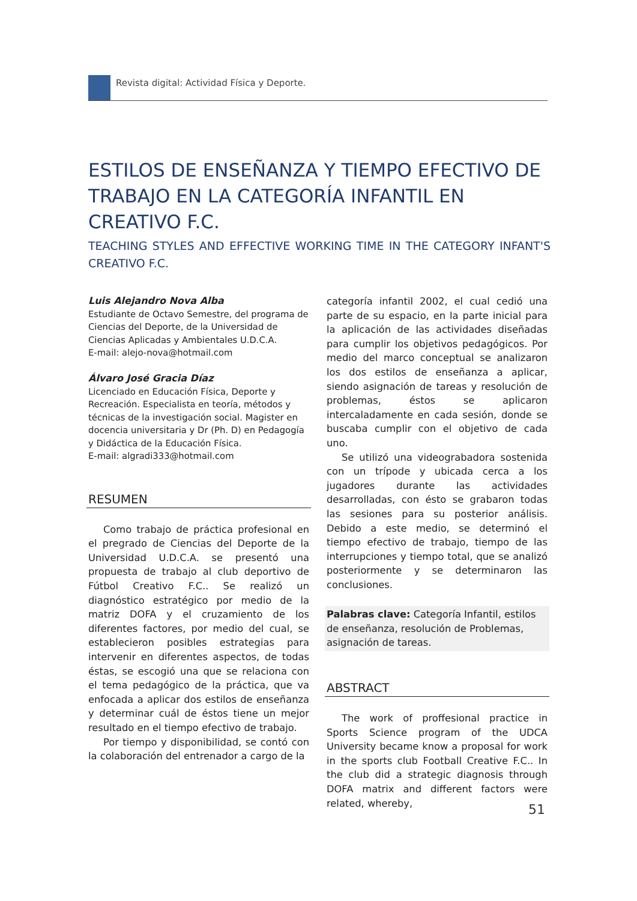Revista digital: Actividad Física y Deporte.
ESTILOS DE ENSEÑANZA Y TIEMPO EFECTIVO DE TRABAJO EN LA CATEGORÍA INFANTIL EN CREATIVO F.C.
TEACHING STYLES AND EFFECTIVE WORKING TIME IN THE CATEGORY INFANT'S CREATIVO F.C.
Luis Alejandro Nova Alba
Estudiante de Octavo Semestre, del programa de Ciencias del Deporte, de la Universidad de Ciencias Aplicadas y Ambientales U.D.C.A.
E-mail: alejo-nova@hotmail.com
Álvaro José Gracia Díaz
Licenciado en Educación Física, Deporte y Recreación. Especialista en teoría, métodos y técnicas de la investigación social. Magister en docencia universitaria y Dr (Ph. D) en Pedagogía y Didáctica de la Educación Física.
E-mail: algradi333@hotmail.com
RESUMEN
Como trabajo de práctica profesional en el pregrado de Ciencias del Deporte de la Universidad U.D.C.A. se presentó una propuesta de trabajo al club deportivo de Fútbol Creativo F.C.. Se realizó un diagnóstico estratégico por medio de la matriz DOFA y el cruzamiento de los diferentes factores, por medio del cual, se establecieron posibles estrategias para intervenir en diferentes aspectos, de todas éstas, se escogió una que se relaciona con el tema pedagógico de la práctica, que va enfocada a aplicar dos estilos de enseñanza y determinar cuál de éstos tiene un mejor resultado en el tiempo efectivo de trabajo.
Por tiempo y disponibilidad, se contó con la colaboración del entrenador a cargo de la
categoría infantil 2002, el cual cedió una parte de su espacio, en la parte inicial para la aplicación de las actividades diseñadas para cumplir los objetivos pedagógicos. Por medio del marco conceptual se analizaron los dos estilos de enseñanza a aplicar, siendo asignación de tareas y resolución de problemas, éstos se aplicaron intercaladamente en cada sesión, donde se buscaba cumplir con el objetivo de cada uno.
Se utilizó una videograbadora sostenida con un trípode y ubicada cerca a los jugadores durante las actividades desarrolladas, con ésto se grabaron todas las sesiones para su posterior análisis. Debido a este medio, se determinó el tiempo efectivo de trabajo, tiempo de las interrupciones y tiempo total, que se analizó posteriormente y se determinaron las conclusiones.
Palabras clave: Categoría Infantil, estilos de enseñanza, resolución de Problemas, asignación de tareas.
ABSTRACT
The work of proffesional practice in Sports Science program of the UDCA University became know a proposal for work in the sports club Football Creative F.C.. In the club did a strategic diagnosis through DOFA matrix and different factors were related, whereby,
51